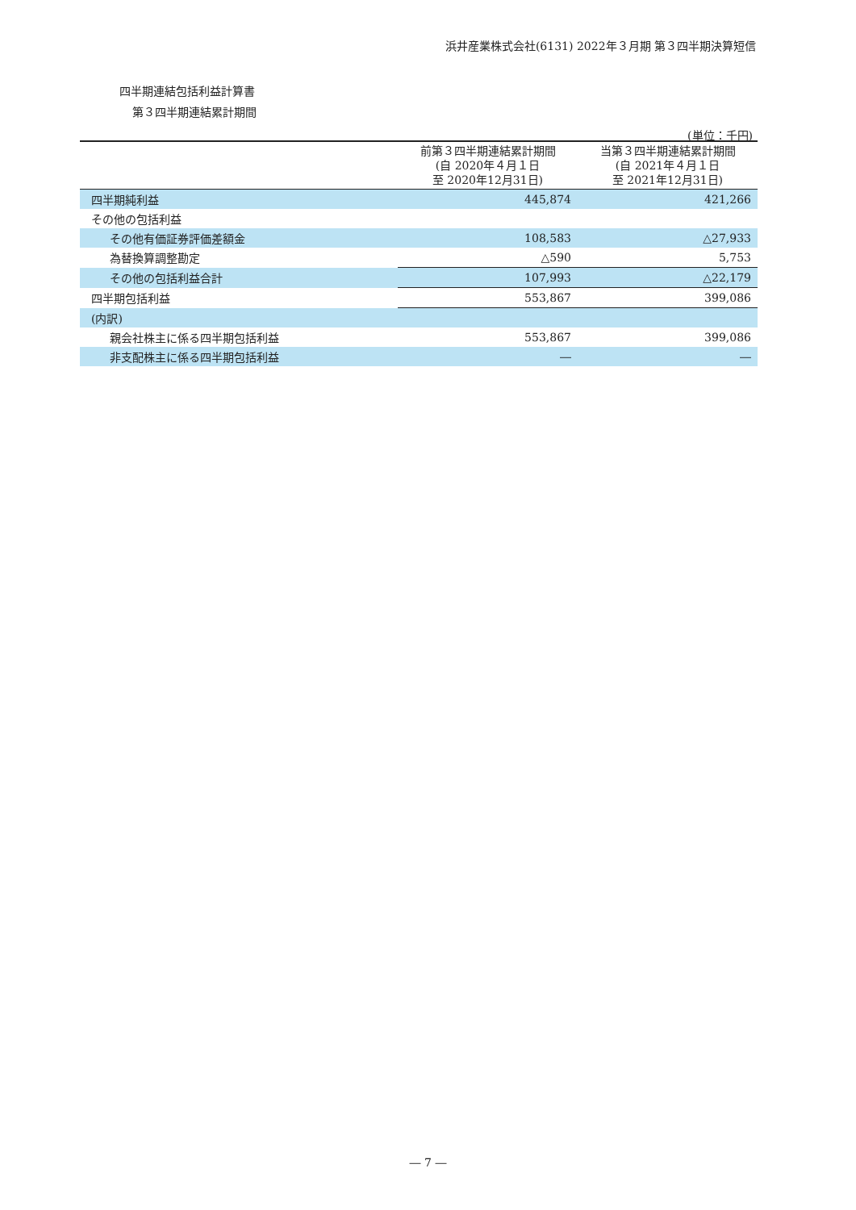浜井産業株式会社(6131) 2022年３月期 第３四半期決算短信
四半期連結包括利益計算書
第３四半期連結累計期間
(単位：千円)
| | 前第３四半期連結累計期間 (自 2020年４月１日 至 2020年12月31日) | 当第３四半期連結累計期間 (自 2021年４月１日 至 2021年12月31日) |
| --- | --- | --- |
| 四半期純利益 | 445,874 | 421,266 |
| その他の包括利益 | | |
| その他有価証券評価差額金 | 108,583 | △27,933 |
| 為替換算調整勘定 | △590 | 5,753 |
| その他の包括利益合計 | 107,993 | △22,179 |
| 四半期包括利益 | 553,867 | 399,086 |
| (内訳) | | |
| 親会社株主に係る四半期包括利益 | 553,867 | 399,086 |
| 非支配株主に係る四半期包括利益 | ― | ― |
― 7 ―